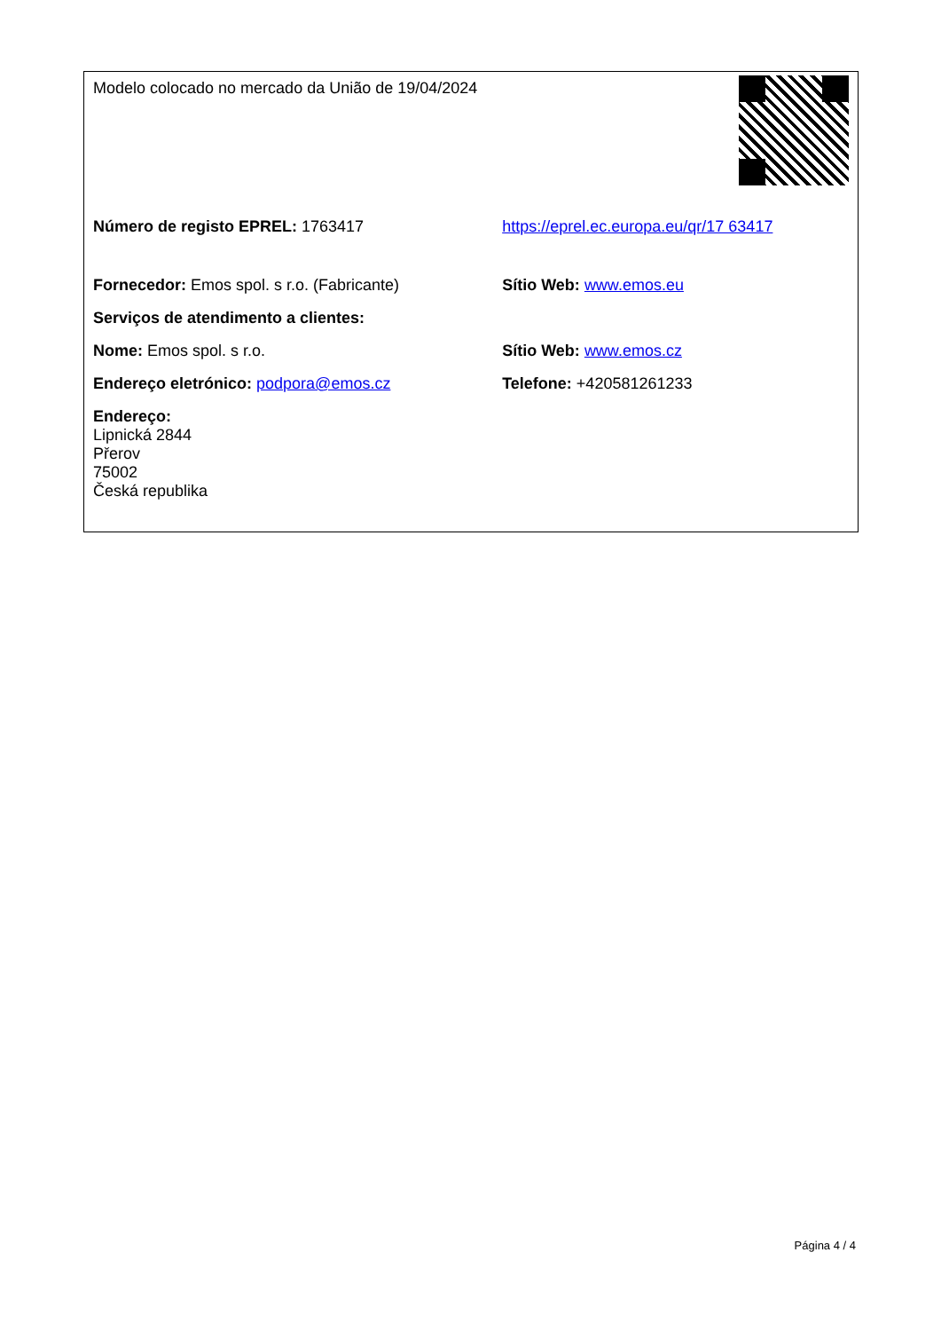| Modelo colocado no mercado da União de 19/04/2024 | |
| Número de registo EPREL: 1763417 | https://eprel.ec.europa.eu/qr/17 63417 |
| Fornecedor: Emos spol. s r.o. (Fabricante) | Sítio Web: www.emos.eu |
| Serviços de atendimento a clientes: | |
| Nome: Emos spol. s r.o. | Sítio Web: www.emos.cz |
| Endereço eletrónico: podpora@emos.cz | Telefone: +420581261233 |
| Endereço: Lipnická 2844 Přerov 75002 Česká republika | |
Página 4 / 4